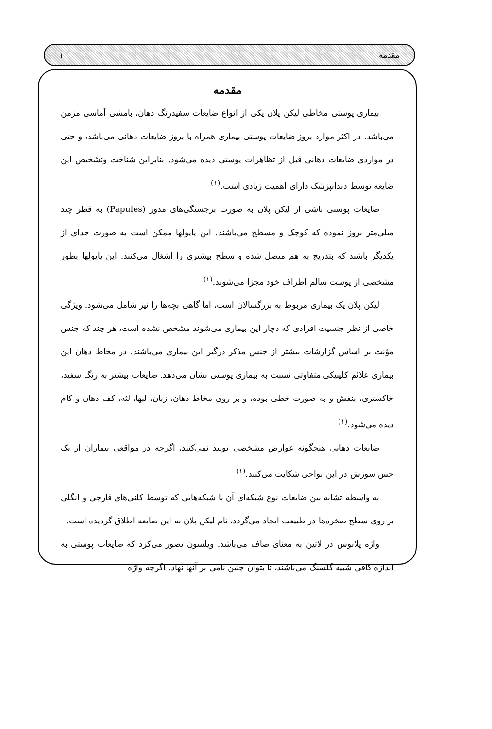۱ مقدمه
مقدمه
بیماری پوستی مخاطی لیکن پلان یکی از انواع ضایعات سفیدرنگ دهان، بامشی آماسی مزمن می‌باشد. در اکثر موارد بروز ضایعات پوستی بیماری همراه با بروز ضایعات دهانی می‌باشد، و حتی در مواردی ضایعات دهانی قبل از تظاهرات پوستی دیده می‌شود. بنابراین شناخت وتشخیص این ضایعه توسط دندانپزشک دارای اهمیت زیادی است.<sup>(۱)</sup>
ضایعات پوستی ناشی از لیکن پلان به صورت برجستگی‌های مدور (Papules) به قطر چند میلی‌متر بروز نموده که کوچک و مسطح می‌باشند. این پاپولها ممکن است به صورت جدای از یکدیگر باشند که بتدریج به هم متصل شده و سطح بیشتری را اشغال می‌کنند. این پاپولها بطور مشخصی از پوست سالم اطراف خود مجزا می‌شوند.<sup>(۱)</sup>
لیکن پلان یک بیماری مربوط به بزرگسالان است، اما گاهی بچه‌ها را نیز شامل می‌شود. ویژگی خاصی از نظر جنسیت افرادی که دچار این بیماری می‌شوند مشخص نشده است، هر چند که جنس مؤنث بر اساس گزارشات بیشتر از جنس مذکر درگیر این بیماری می‌باشند. در مخاط دهان این بیماری علائم کلینیکی متفاوتی نسبت به بیماری پوستی نشان می‌دهد. ضایعات بیشتر به رنگ سفید، خاکستری، بنفش و به صورت خطی بوده، و بر روی مخاط دهان، زبان، لبها، لثه، کف دهان و کام دیده می‌شود.<sup>(۱)</sup>
ضایعات دهانی هیچگونه عوارض مشخصی تولید نمی‌کنند، اگرچه در مواقعی بیماران از یک حس سوزش در این نواحی شکایت می‌کنند.<sup>(۱)</sup>
به واسطه تشابه بین ضایعات نوع شبکه‌ای آن با شبکه‌هایی که توسط کلنی‌های قارچی و انگلی بر روی سطح صخره‌ها در طبیعت ایجاد می‌گردد، نام لیکن پلان به این ضایعه اطلاق گردیده است.
واژه پلانوس در لاتین به معنای صاف می‌باشد. ویلسون تصور می‌کرد که ضایعات پوستی به اندازه کافی شبیه گلسنگ می‌باشند، تا بتوان چنین نامی بر آنها نهاد. اگرچه واژه